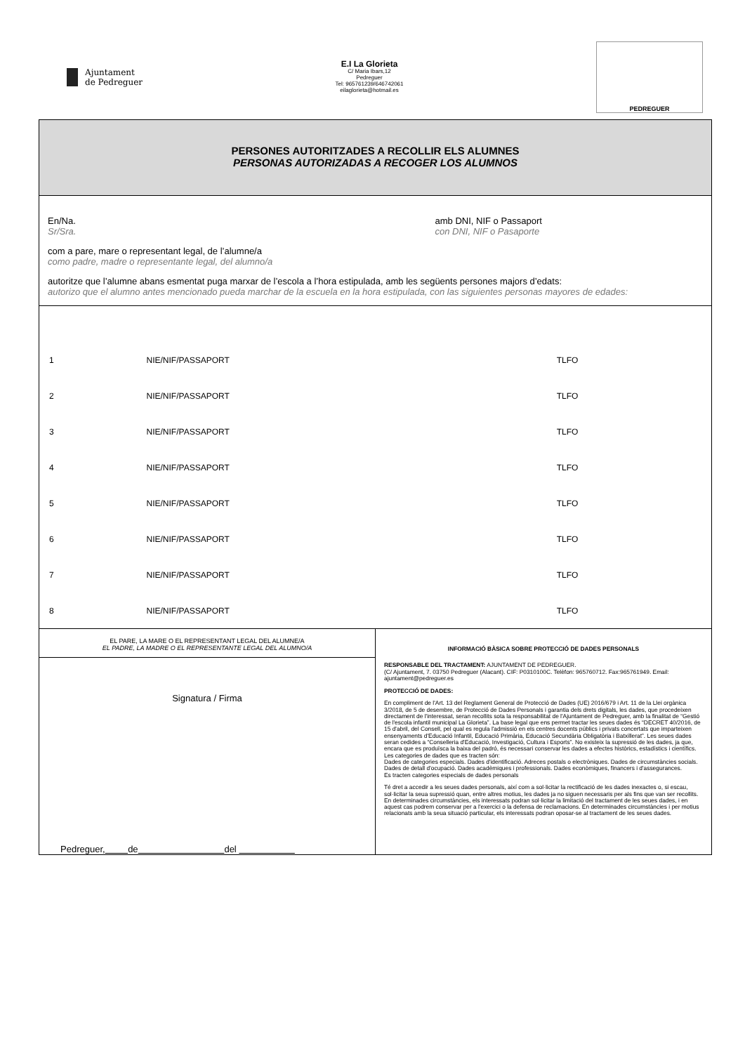Ajuntament
de Pedreguer
E.I La Glorieta
C/ Maria Ibars,12
Pedreguer
Tel: 965761239/646742061
eilaglorieta@hotmail.es
PEDREGUER
PERSONES AUTORITZADES A RECOLLIR ELS ALUMNES
PERSONAS AUTORIZADAS A RECOGER LOS ALUMNOS
En/Na.
Sr/Sra.
amb DNI, NIF o Passaport
con DNI, NIF o Pasaporte
com a pare, mare o representant legal, de l’alumne/a
como padre, madre o representante legal, del alumno/a
autoritze que l’alumne abans esmentat puga marxar de l’escola a l’hora estipulada, amb les següents persones majors d’edats:
autorizo que el alumno antes mencionado pueda marchar de la escuela en la hora estipulada, con las siguientes personas mayores de edades:
| 1 | NIE/NIF/PASSAPORT | TLFO |
| 2 | NIE/NIF/PASSAPORT | TLFO |
| 3 | NIE/NIF/PASSAPORT | TLFO |
| 4 | NIE/NIF/PASSAPORT | TLFO |
| 5 | NIE/NIF/PASSAPORT | TLFO |
| 6 | NIE/NIF/PASSAPORT | TLFO |
| 7 | NIE/NIF/PASSAPORT | TLFO |
| 8 | NIE/NIF/PASSAPORT | TLFO |
EL PARE, LA MARE O EL REPRESENTANT LEGAL DEL ALUMNE/A
EL PADRE, LA MADRE O EL REPRESENTANTE LEGAL DEL ALUMNO/A
Signatura / Firma
Pedreguer, de del
INFORMACIÓ BÀSICA SOBRE PROTECCIÓ DE DADES PERSONALS
RESPONSABLE DEL TRACTAMENT: AJUNTAMENT DE PEDREGUER.
(C/ Ajuntament, 7. 03750 Pedreguer (Alacant). CIF: P0310100C. Telèfon: 965760712. Fax:965761949. Email: ajuntament@pedreguer.es
PROTECCIÓ DE DADES:
En compliment de l'Art. 13 del Reglament General de Protecció de Dades (UE) 2016/679 i Art. 11 de la Llei orgànica 3/2018, de 5 de desembre, de Protecció de Dades Personals i garantia dels drets digitals, les dades, que procedeixen directament de l'interessat, seran recollits sota la responsabilitat de l'Ajuntament de Pedreguer, amb la finalitat de “Gestió de l'escola infantil municipal La Glorieta”. La base legal que ens permet tractar les seues dades és “DECRET 40/2016, de 15 d'abril, del Consell, pel qual es regula l'admissió en els centres docents públics i privats concertats que imparteixen ensenyaments d'Educació Infantil, Educació Primària, Educació Secundària Obligatòria i Batxillerat”. Les seues dades seran cedides a “Conselleria d'Educació, Investigació, Cultura i Esports”. No existeix la supressió de les dades, ja que, encara que es produïsca la baixa del padró, és necessari conservar les dades a efectes històrics, estadístics i científics.
Les categories de dades que es tracten són:
Dades de categories especials. Dades d'identificació. Adreces postals o electròniques. Dades de circumstàncies socials. Dades de detall d'ocupació. Dades acadèmiques i professionals. Dades econòmiques, financers i d'assegurances.
Es tracten categories especials de dades personals
Té dret a accedir a les seues dades personals, així com a sol·licitar la rectificació de les dades inexactes o, si escau, sol·licitar la seua supressió quan, entre altres motius, les dades ja no siguen necessaris per als fins que van ser recollits. En determinades circumstàncies, els interessats podran sol·licitar la limitació del tractament de les seues dades, i en aquest cas podrem conservar per a l'exercici o la defensa de reclamacions. En determinades circumstàncies i per motius relacionats amb la seua situació particular, els interessats podran oposar-se al tractament de les seues dades.